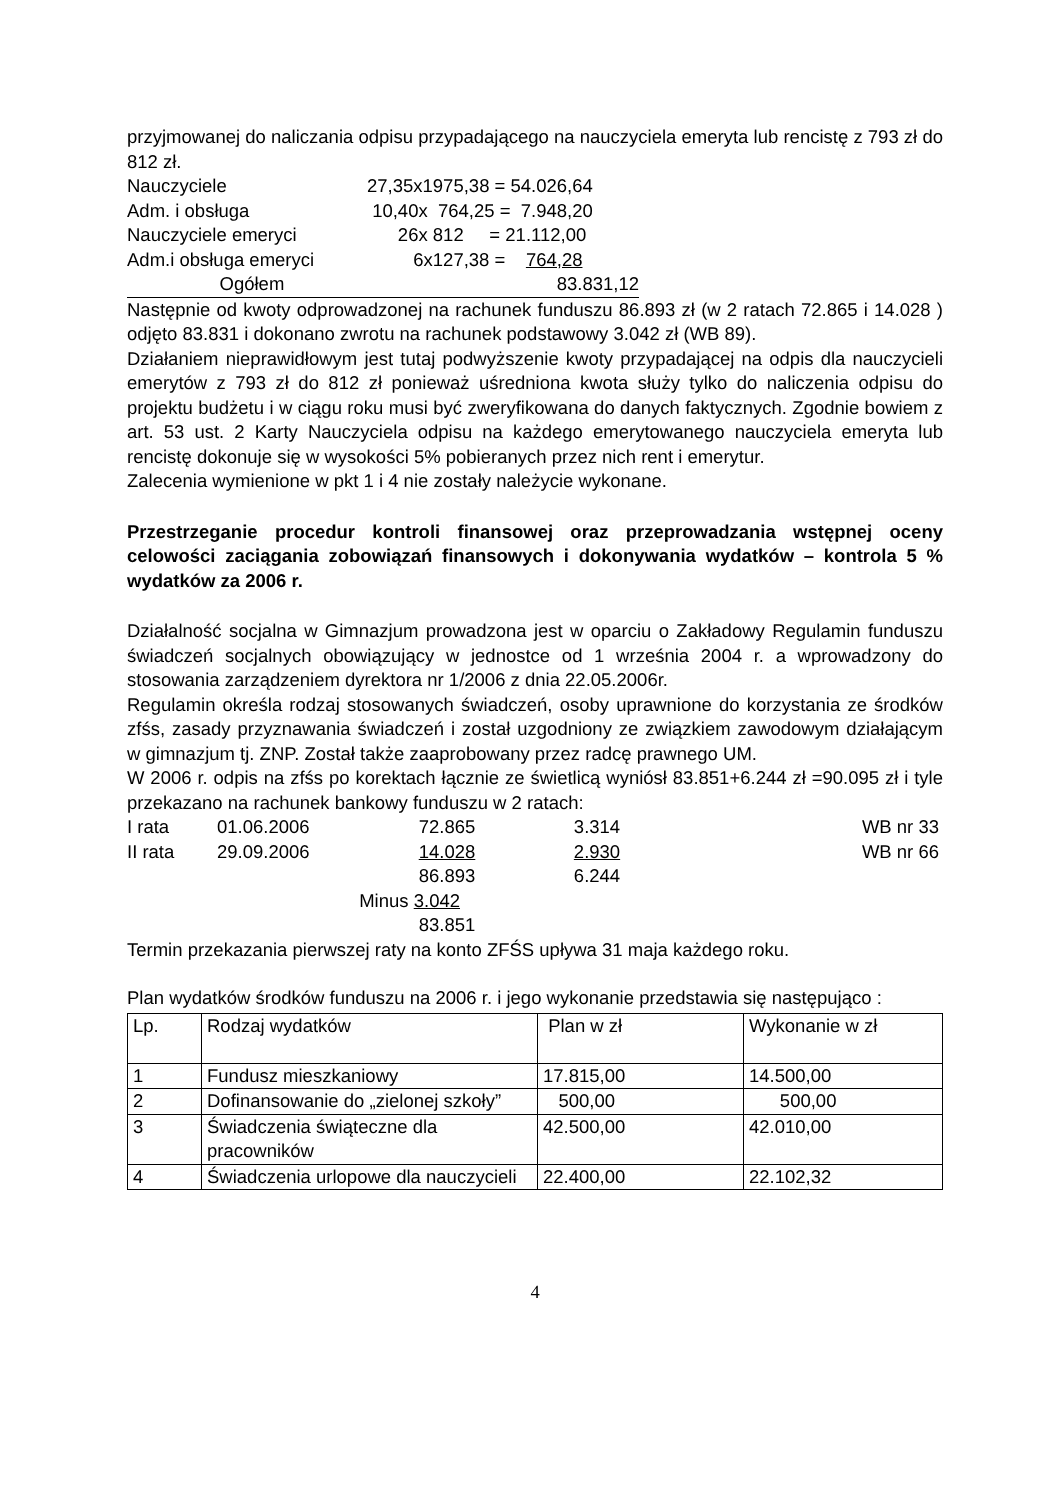przyjmowanej do naliczania odpisu przypadającego na nauczyciela emeryta lub rencistę z 793 zł do 812 zł.
| Nauczyciele | 27,35x1975,38 = 54.026,64 |
| Adm. i obsługa | 10,40x 764,25 = 7.948,20 |
| Nauczyciele emeryci | 26x 812 = 21.112,00 |
| Adm.i obsługa emeryci | 6x127,38 = 764,28 |
| Ogółem | 83.831,12 |
Następnie od kwoty odprowadzonej na rachunek funduszu 86.893 zł (w 2 ratach 72.865 i 14.028 ) odjęto 83.831 i dokonano zwrotu na rachunek podstawowy 3.042 zł (WB 89).
Działaniem nieprawidłowym jest tutaj podwyższenie kwoty przypadającej na odpis dla nauczycieli emerytów z 793 zł do 812 zł ponieważ uśredniona kwota służy tylko do naliczenia odpisu do projektu budżetu i w ciągu roku musi być zweryfikowana do danych faktycznych. Zgodnie bowiem z art. 53 ust. 2 Karty Nauczyciela odpisu na każdego emerytowanego nauczyciela emeryta lub rencistę dokonuje się w wysokości 5% pobieranych przez nich rent i emerytur.
Zalecenia wymienione w pkt 1 i 4 nie zostały należycie wykonane.
Przestrzeganie procedur kontroli finansowej oraz przeprowadzania wstępnej oceny celowości zaciągania zobowiązań finansowych i dokonywania wydatków – kontrola 5 % wydatków za 2006 r.
Działalność socjalna w Gimnazjum prowadzona jest w oparciu o Zakładowy Regulamin funduszu świadczeń socjalnych obowiązujący w jednostce od 1 września 2004 r. a wprowadzony do stosowania zarządzeniem dyrektora nr 1/2006 z dnia 22.05.2006r.
Regulamin określa rodzaj stosowanych świadczeń, osoby uprawnione do korzystania ze środków zfśs, zasady przyznawania świadczeń i został uzgodniony ze związkiem zawodowym działającym w gimnazjum tj. ZNP. Został także zaaprobowany przez radcę prawnego UM.
W 2006 r. odpis na zfśs po korektach łącznie ze świetlicą wyniósł 83.851+6.244 zł =90.095 zł i tyle przekazano na rachunek bankowy funduszu w 2 ratach:
| I rata | 01.06.2006 | 72.865 | 3.314 | WB nr 33 |
| II rata | 29.09.2006 | 14.028 | 2.930 | WB nr 66 |
| | | 86.893 | 6.244 | |
| | Minus 3.042 | | | |
| | | 83.851 | | |
Termin przekazania pierwszej raty na konto ZFŚS upływa 31 maja każdego roku.
Plan wydatków środków funduszu na 2006 r. i jego wykonanie przedstawia się następująco :
| Lp. | Rodzaj wydatków | Plan w zł | Wykonanie w zł |
| 1 | Fundusz mieszkaniowy | 17.815,00 | 14.500,00 |
| 2 | Dofinansowanie do „zielonej szkoły” | 500,00 | 500,00 |
| 3 | Świadczenia świąteczne dla pracowników | 42.500,00 | 42.010,00 |
| 4 | Świadczenia urlopowe dla nauczycieli | 22.400,00 | 22.102,32 |
4